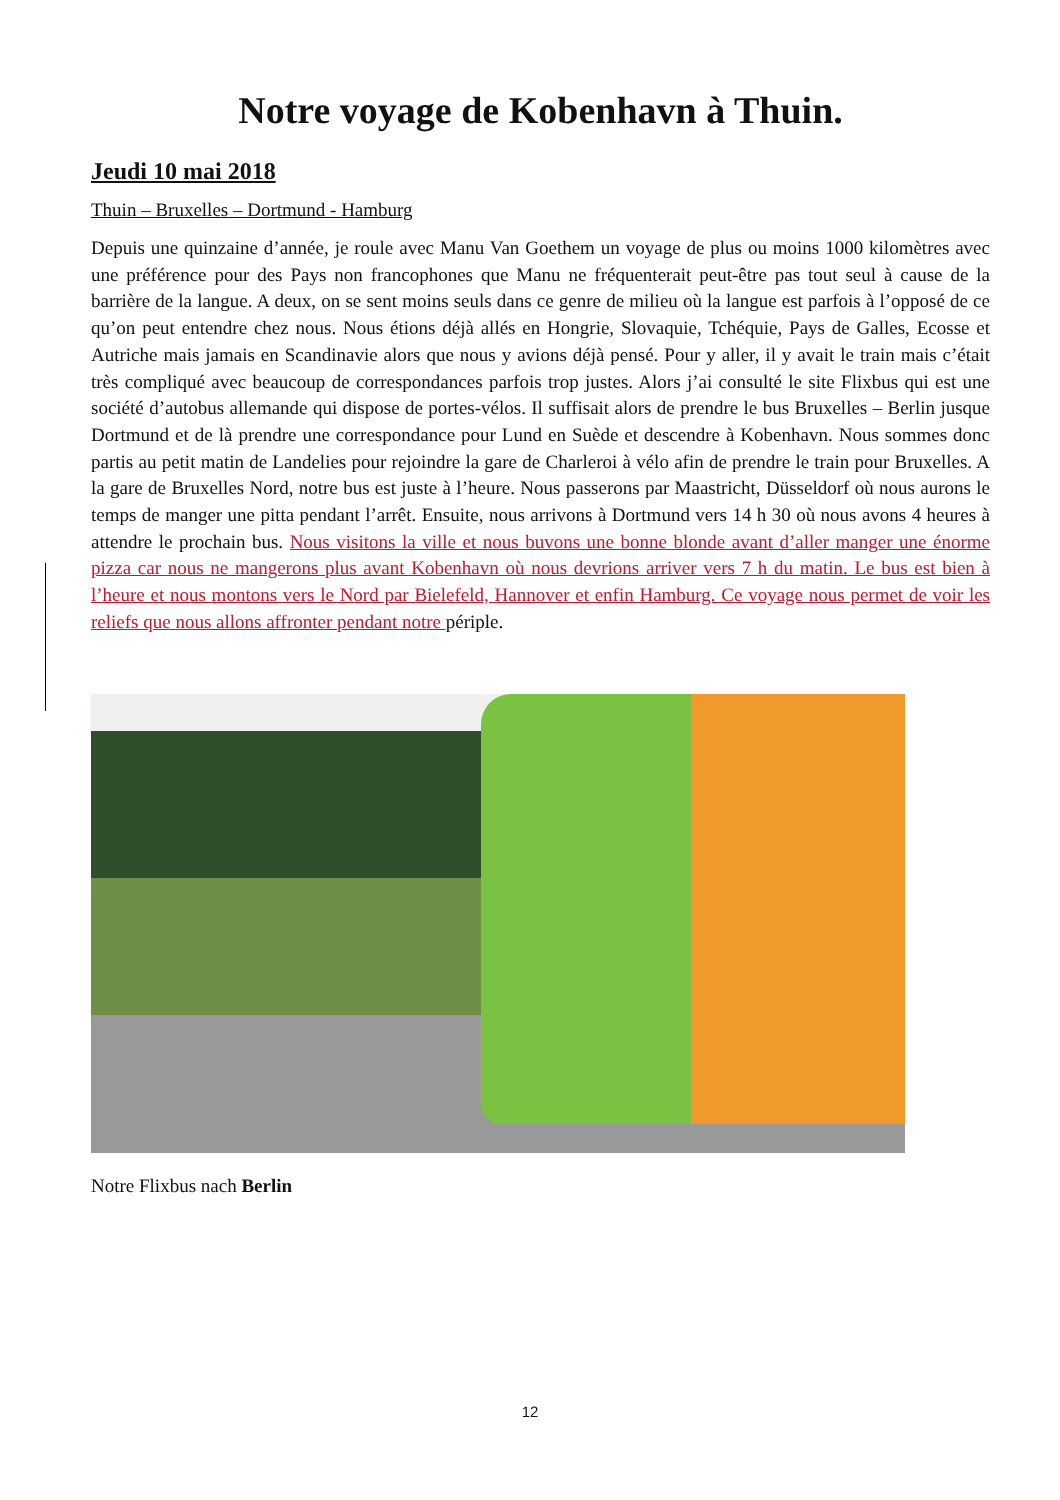Notre voyage de Kobenhavn à Thuin.
Jeudi 10 mai 2018
Thuin – Bruxelles – Dortmund - Hamburg
Depuis une quinzaine d’année, je roule avec Manu Van Goethem un voyage de plus ou moins 1000 kilomètres avec une préférence pour des Pays non francophones que Manu ne fréquenterait peut-être pas tout seul à cause de la barrière de la langue. A deux, on se sent moins seuls dans ce genre de milieu où la langue est parfois à l’opposé de ce qu’on peut entendre chez nous. Nous étions déjà allés en Hongrie, Slovaquie, Tchéquie, Pays de Galles, Ecosse et Autriche mais jamais en Scandinavie alors que nous y avions déjà pensé. Pour y aller, il y avait le train mais c’était très compliqué avec beaucoup de correspondances parfois trop justes. Alors j’ai consulté le site Flixbus qui est une société d’autobus allemande qui dispose de portes-vélos. Il suffisait alors de prendre le bus Bruxelles – Berlin jusque Dortmund et de là prendre une correspondance pour Lund en Suède et descendre à Kobenhavn. Nous sommes donc partis au petit matin de Landelies pour rejoindre la gare de Charleroi à vélo afin de prendre le train pour Bruxelles. A la gare de Bruxelles Nord, notre bus est juste à l’heure. Nous passerons par Maastricht, Düsseldorf où nous aurons le temps de manger une pitta pendant l’arrêt. Ensuite, nous arrivons à Dortmund vers 14 h 30 où nous avons 4 heures à attendre le prochain bus. Nous visitons la ville et nous buvons une bonne blonde avant d’aller manger une énorme pizza car nous ne mangerons plus avant Kobenhavn où nous devrions arriver vers 7 h du matin. Le bus est bien à l’heure et nous montons vers le Nord par Bielefeld, Hannover et enfin Hamburg. Ce voyage nous permet de voir les reliefs que nous allons affronter pendant notre périple.
Notre Flixbus nach Berlin
12